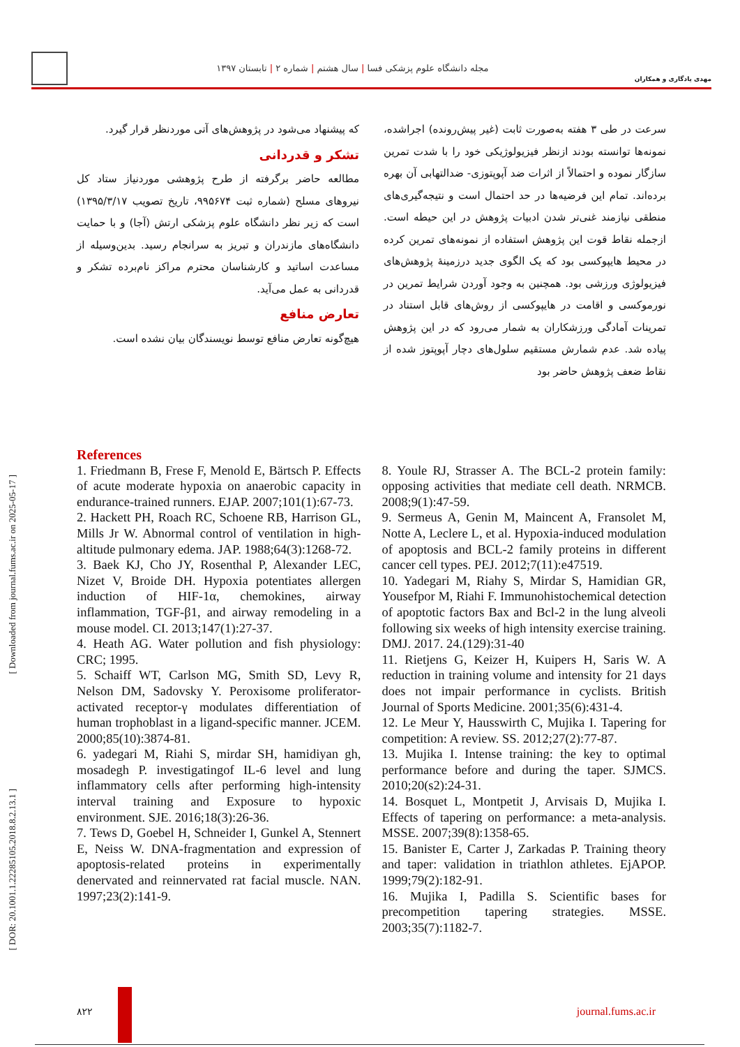مهدی یادگاری و همکاران
مجله دانشگاه علوم پزشکی فسا | سال هشتم | شماره ۲ | تابستان ۱۳۹۷
[ Downloaded from journal.fums.ac.ir on 2025-05-17 ]
[ DOR: 20.1001.1.22285105.2018.8.2.13.1 ]
سرعت در طی ۳ هفته به‌صورت ثابت (غیر پیش‌رونده) اجراشده، نمونه‌ها توانسته بودند ازنظر فیزیولوژیکی خود را با شدت تمرین سازگار نموده و احتمالاً از اثرات ضد آپوپتوزی- ضدالتهابی آن بهره برده‌اند. تمام این فرضیه‌ها در حد احتمال است و نتیجه‌گیری‌های منطقی نیازمند غنی‌تر شدن ادبیات پژوهش در این حیطه است. ازجمله نقاط قوت این پژوهش استفاده از نمونه‌های تمرین کرده در محیط هایپوکسی بود که یک الگوی جدید درزمینهٔ پژوهش‌های فیزیولوژی ورزشی بود. همچنین به وجود آوردن شرایط تمرین در نورموکسی و اقامت در هایپوکسی از روش‌های قابل استناد در تمرینات آمادگی ورزشکاران به شمار می‌رود که در این پژوهش پیاده شد. عدم شمارش مستقیم سلول‌های دچار آپوپتوز شده از نقاط ضعف پژوهش حاضر بود
که پیشنهاد می‌شود در پژوهش‌های آتی موردنظر قرار گیرد.
تشکر و قدردانی
مطالعه حاضر برگرفته از طرح پژوهشی موردنیاز ستاد کل نیروهای مسلح (شماره ثبت ۹۹۵۶۷۴، تاریخ تصویب ۱۳۹۵/۳/۱۷) است که زیر نظر دانشگاه علوم پزشکی ارتش (آجا) و با حمایت دانشگاه‌های مازندران و تبریز به سرانجام رسید. بدین‌وسیله از مساعدت اساتید و کارشناسان محترم مراکز نام‌برده تشکر و قدردانی به عمل می‌آید.
تعارض منافع
هیچ‌گونه تعارض منافع توسط نویسندگان بیان نشده است.
References
1. Friedmann B, Frese F, Menold E, Bärtsch P. Effects of acute moderate hypoxia on anaerobic capacity in endurance-trained runners. EJAP. 2007;101(1):67-73.
2. Hackett PH, Roach RC, Schoene RB, Harrison GL, Mills Jr W. Abnormal control of ventilation in high-altitude pulmonary edema. JAP. 1988;64(3):1268-72.
3. Baek KJ, Cho JY, Rosenthal P, Alexander LEC, Nizet V, Broide DH. Hypoxia potentiates allergen induction of HIF-1α, chemokines, airway inflammation, TGF-β1, and airway remodeling in a mouse model. CI. 2013;147(1):27-37.
4. Heath AG. Water pollution and fish physiology: CRC; 1995.
5. Schaiff WT, Carlson MG, Smith SD, Levy R, Nelson DM, Sadovsky Y. Peroxisome proliferator-activated receptor-γ modulates differentiation of human trophoblast in a ligand-specific manner. JCEM. 2000;85(10):3874-81.
6. yadegari M, Riahi S, mirdar SH, hamidiyan gh, mosadegh P. investigatingof IL-6 level and lung inflammatory cells after performing high-intensity interval training and Exposure to hypoxic environment. SJE. 2016;18(3):26-36.
7. Tews D, Goebel H, Schneider I, Gunkel A, Stennert E, Neiss W. DNA-fragmentation and expression of apoptosis-related proteins in experimentally denervated and reinnervated rat facial muscle. NAN. 1997;23(2):141-9.
8. Youle RJ, Strasser A. The BCL-2 protein family: opposing activities that mediate cell death. NRMCB. 2008;9(1):47-59.
9. Sermeus A, Genin M, Maincent A, Fransolet M, Notte A, Leclere L, et al. Hypoxia-induced modulation of apoptosis and BCL-2 family proteins in different cancer cell types. PEJ. 2012;7(11):e47519.
10. Yadegari M, Riahy S, Mirdar S, Hamidian GR, Yousefpor M, Riahi F. Immunohistochemical detection of apoptotic factors Bax and Bcl-2 in the lung alveoli following six weeks of high intensity exercise training. DMJ. 2017. 24.(129):31-40
11. Rietjens G, Keizer H, Kuipers H, Saris W. A reduction in training volume and intensity for 21 days does not impair performance in cyclists. British Journal of Sports Medicine. 2001;35(6):431-4.
12. Le Meur Y, Hausswirth C, Mujika I. Tapering for competition: A review. SS. 2012;27(2):77-87.
13. Mujika I. Intense training: the key to optimal performance before and during the taper. SJMCS. 2010;20(s2):24-31.
14. Bosquet L, Montpetit J, Arvisais D, Mujika I. Effects of tapering on performance: a meta-analysis. MSSE. 2007;39(8):1358-65.
15. Banister E, Carter J, Zarkadas P. Training theory and taper: validation in triathlon athletes. EjAPOP. 1999;79(2):182-91.
16. Mujika I, Padilla S. Scientific bases for precompetition tapering strategies. MSSE. 2003;35(7):1182-7.
۸۲۲ journal.fums.ac.ir